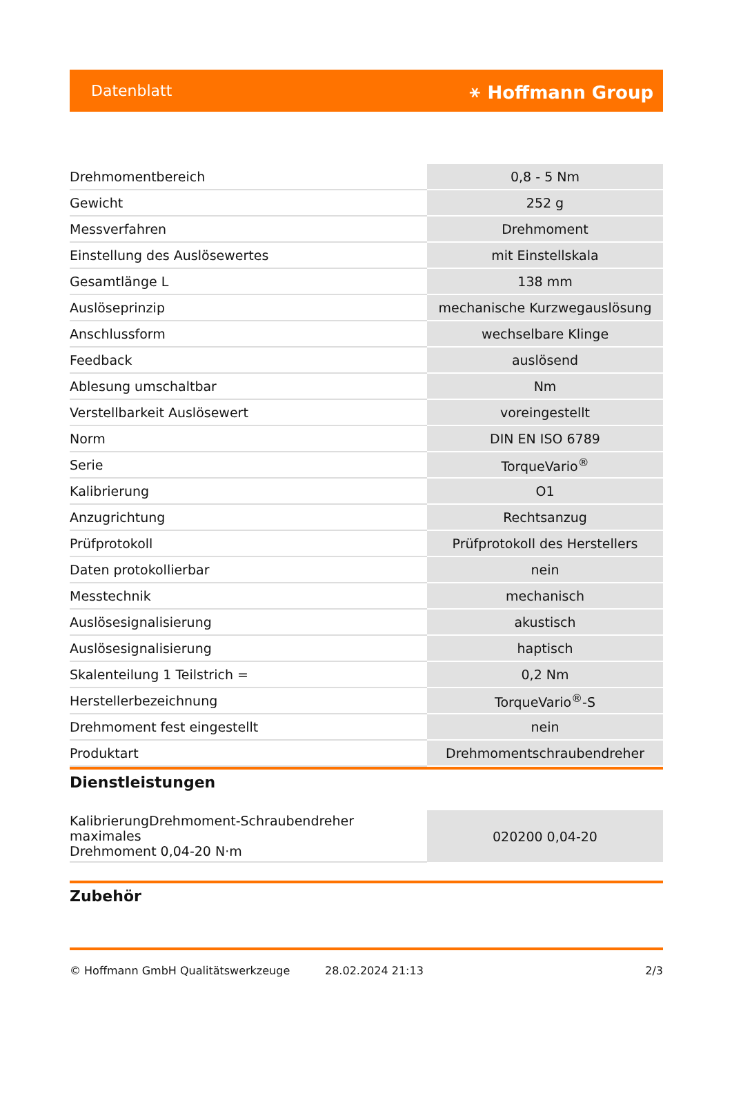Datenblatt ⚹ Hoffmann Group
| Drehmomentbereich | 0,8 - 5 Nm |
| Gewicht | 252 g |
| Messverfahren | Drehmoment |
| Einstellung des Auslösewertes | mit Einstellskala |
| Gesamtlänge L | 138 mm |
| Auslöseprinzip | mechanische Kurzwegauslösung |
| Anschlussform | wechselbare Klinge |
| Feedback | auslösend |
| Ablesung umschaltbar | Nm |
| Verstellbarkeit Auslösewert | voreingestellt |
| Norm | DIN EN ISO 6789 |
| Serie | TorqueVario<sup>®</sup> |
| Kalibrierung | O1 |
| Anzugrichtung | Rechtsanzug |
| Prüfprotokoll | Prüfprotokoll des Herstellers |
| Daten protokollierbar | nein |
| Messtechnik | mechanisch |
| Auslösesignalisierung | akustisch |
| Auslösesignalisierung | haptisch |
| Skalenteilung 1 Teilstrich = | 0,2 Nm |
| Herstellerbezeichnung | TorqueVario<sup>®</sup>-S |
| Drehmoment fest eingestellt | nein |
| Produktart | Drehmomentschraubendreher |
Dienstleistungen
| KalibrierungDrehmoment-Schraubendreher maximales Drehmoment 0,04-20 N·m | 020200 0,04-20 |
Zubehör
© Hoffmann GmbH Qualitätswerkzeuge 28.02.2024 21:13 2/3